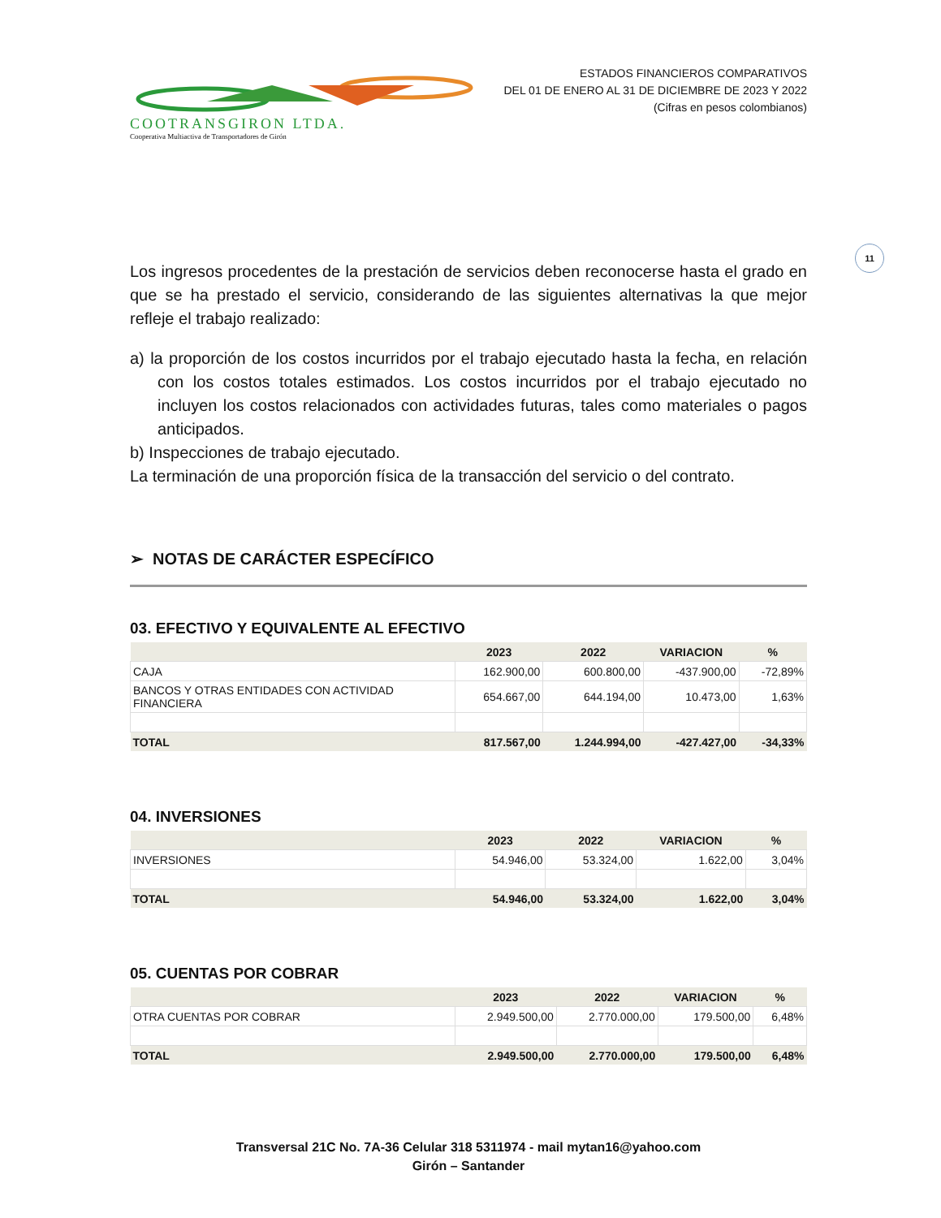COOTRANSGIRON LTDA.
Cooperativa Multiactiva de Transportadores de Girón
ESTADOS FINANCIEROS COMPARATIVOS
DEL 01 DE ENERO AL 31 DE DICIEMBRE DE 2023 Y 2022
(Cifras en pesos colombianos)
11
Los ingresos procedentes de la prestación de servicios deben reconocerse hasta el grado en que se ha prestado el servicio, considerando de las siguientes alternativas la que mejor refleje el trabajo realizado:
a) la proporción de los costos incurridos por el trabajo ejecutado hasta la fecha, en relación con los costos totales estimados. Los costos incurridos por el trabajo ejecutado no incluyen los costos relacionados con actividades futuras, tales como materiales o pagos anticipados.
b) Inspecciones de trabajo ejecutado.
La terminación de una proporción física de la transacción del servicio o del contrato.
➢ NOTAS DE CARÁCTER ESPECÍFICO
03. EFECTIVO Y EQUIVALENTE AL EFECTIVO
| | 2023 | 2022 | VARIACION | % |
| --- | --- | --- | --- | --- |
| CAJA | 162.900,00 | 600.800,00 | -437.900,00 | -72,89% |
| BANCOS Y OTRAS ENTIDADES CON ACTIVIDAD FINANCIERA | 654.667,00 | 644.194,00 | 10.473,00 | 1,63% |
| TOTAL | 817.567,00 | 1.244.994,00 | -427.427,00 | -34,33% |
04. INVERSIONES
| | 2023 | 2022 | VARIACION | % |
| --- | --- | --- | --- | --- |
| INVERSIONES | 54.946,00 | 53.324,00 | 1.622,00 | 3,04% |
| TOTAL | 54.946,00 | 53.324,00 | 1.622,00 | 3,04% |
05. CUENTAS POR COBRAR
| | 2023 | 2022 | VARIACION | % |
| --- | --- | --- | --- | --- |
| OTRA CUENTAS POR COBRAR | 2.949.500,00 | 2.770.000,00 | 179.500,00 | 6,48% |
| TOTAL | 2.949.500,00 | 2.770.000,00 | 179.500,00 | 6,48% |
Transversal 21C No. 7A-36 Celular 318 5311974 - mail mytan16@yahoo.com
Girón – Santander